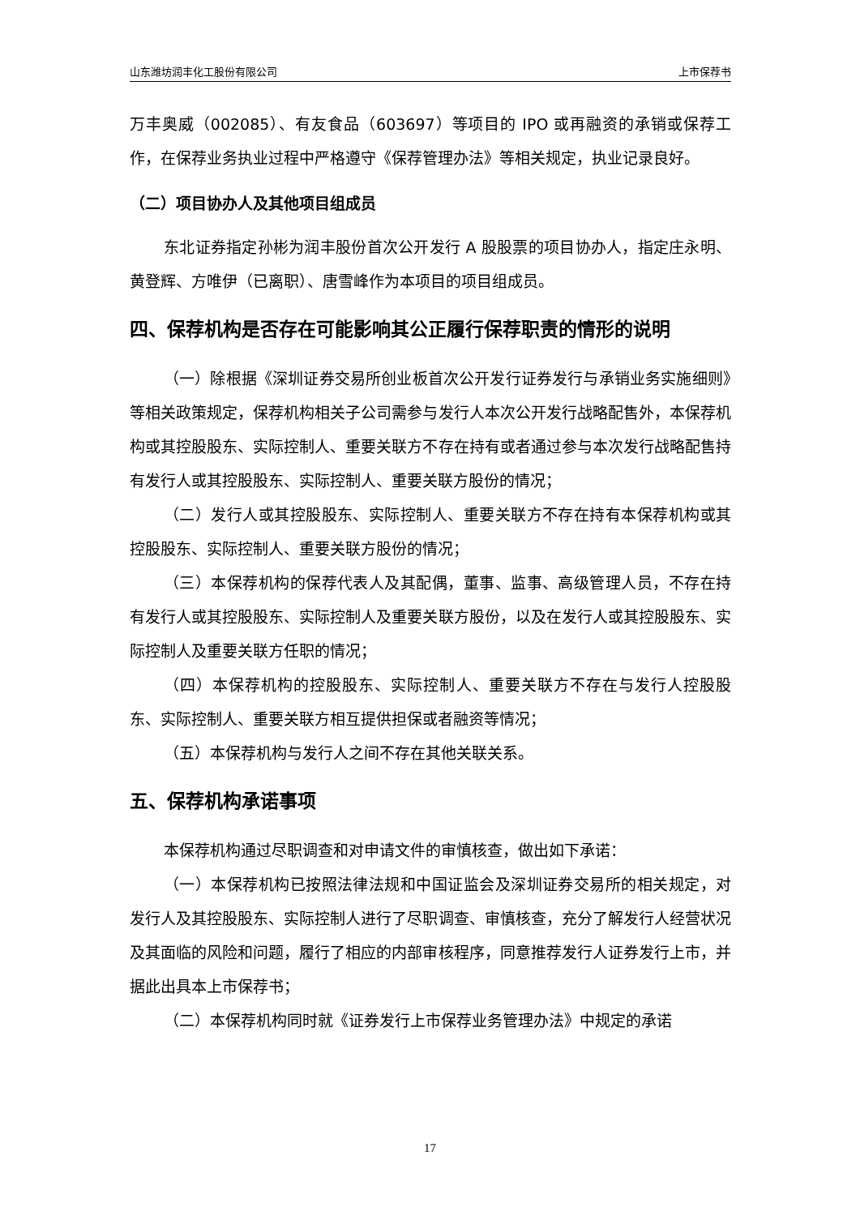山东潍坊润丰化工股份有限公司 上市保荐书
万丰奥威（002085）、有友食品（603697）等项目的 IPO 或再融资的承销或保荐工作，在保荐业务执业过程中严格遵守《保荐管理办法》等相关规定，执业记录良好。
（二）项目协办人及其他项目组成员
东北证券指定孙彬为润丰股份首次公开发行 A 股股票的项目协办人，指定庄永明、黄登辉、方唯伊（已离职）、唐雪峰作为本项目的项目组成员。
四、保荐机构是否存在可能影响其公正履行保荐职责的情形的说明
（一）除根据《深圳证券交易所创业板首次公开发行证券发行与承销业务实施细则》等相关政策规定，保荐机构相关子公司需参与发行人本次公开发行战略配售外，本保荐机构或其控股股东、实际控制人、重要关联方不存在持有或者通过参与本次发行战略配售持有发行人或其控股股东、实际控制人、重要关联方股份的情况；
（二）发行人或其控股股东、实际控制人、重要关联方不存在持有本保荐机构或其控股股东、实际控制人、重要关联方股份的情况；
（三）本保荐机构的保荐代表人及其配偶，董事、监事、高级管理人员，不存在持有发行人或其控股股东、实际控制人及重要关联方股份，以及在发行人或其控股股东、实际控制人及重要关联方任职的情况；
（四）本保荐机构的控股股东、实际控制人、重要关联方不存在与发行人控股股东、实际控制人、重要关联方相互提供担保或者融资等情况；
（五）本保荐机构与发行人之间不存在其他关联关系。
五、保荐机构承诺事项
本保荐机构通过尽职调查和对申请文件的审慎核查，做出如下承诺：
（一）本保荐机构已按照法律法规和中国证监会及深圳证券交易所的相关规定，对发行人及其控股股东、实际控制人进行了尽职调查、审慎核查，充分了解发行人经营状况及其面临的风险和问题，履行了相应的内部审核程序，同意推荐发行人证券发行上市，并据此出具本上市保荐书；
（二）本保荐机构同时就《证券发行上市保荐业务管理办法》中规定的承诺
17